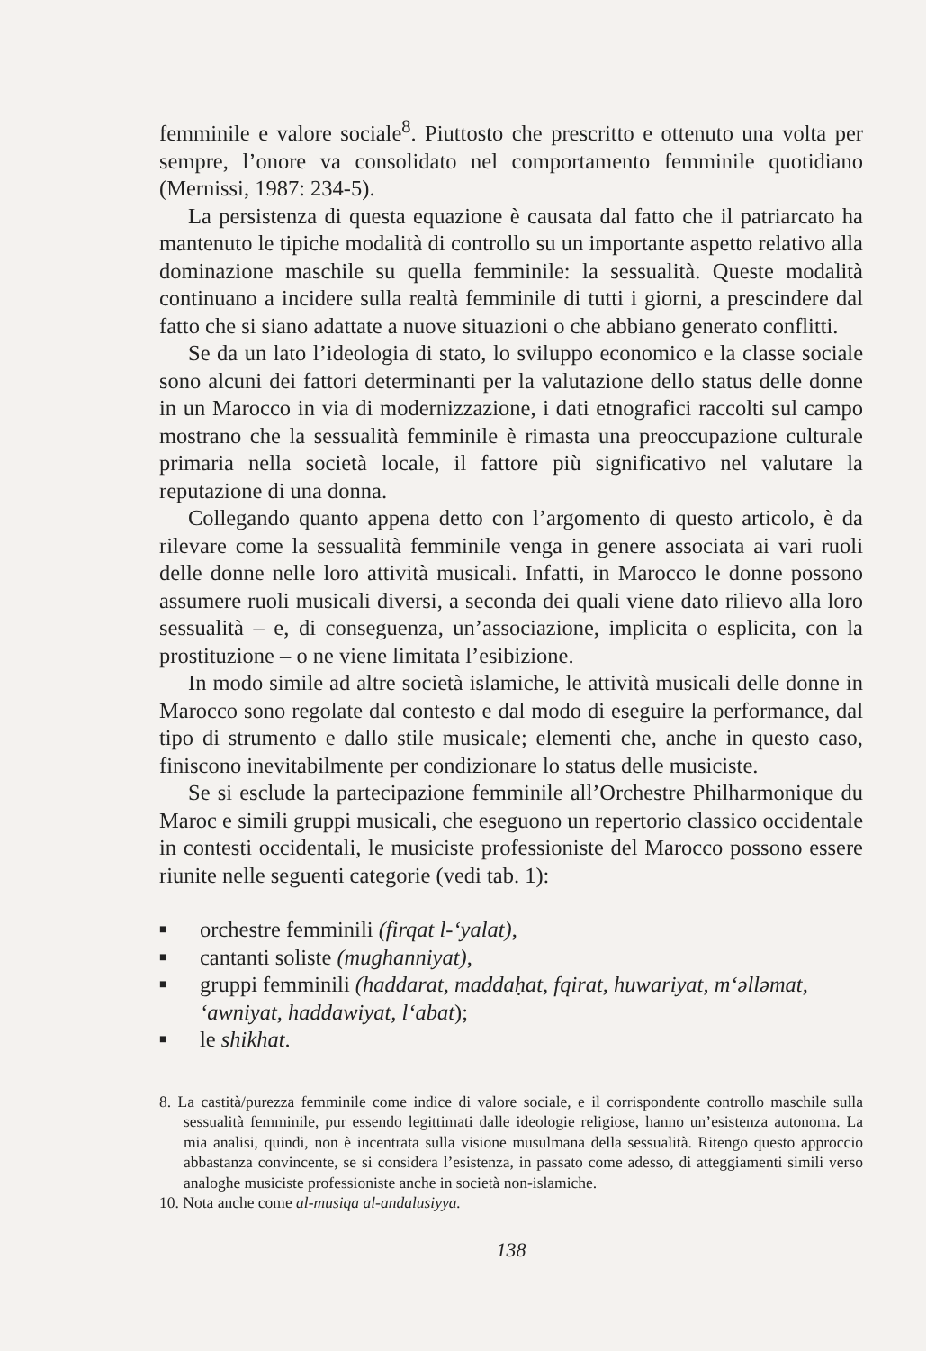femminile e valore sociale<sup>8</sup>. Piuttosto che prescritto e ottenuto una volta per sempre, l’onore va consolidato nel comportamento femminile quotidiano (Mernissi, 1987: 234-5).
La persistenza di questa equazione è causata dal fatto che il patriarcato ha mantenuto le tipiche modalità di controllo su un importante aspetto relativo alla dominazione maschile su quella femminile: la sessualità. Queste modalità continuano a incidere sulla realtà femminile di tutti i giorni, a prescindere dal fatto che si siano adattate a nuove situazioni o che abbiano generato conflitti.
Se da un lato l’ideologia di stato, lo sviluppo economico e la classe sociale sono alcuni dei fattori determinanti per la valutazione dello status delle donne in un Marocco in via di modernizzazione, i dati etnografici raccolti sul campo mostrano che la sessualità femminile è rimasta una preoccupazione culturale primaria nella società locale, il fattore più significativo nel valutare la reputazione di una donna.
Collegando quanto appena detto con l’argomento di questo articolo, è da rilevare come la sessualità femminile venga in genere associata ai vari ruoli delle donne nelle loro attività musicali. Infatti, in Marocco le donne possono assumere ruoli musicali diversi, a seconda dei quali viene dato rilievo alla loro sessualità – e, di conseguenza, un’associazione, implicita o esplicita, con la prostituzione – o ne viene limitata l’esibizione.
In modo simile ad altre società islamiche, le attività musicali delle donne in Marocco sono regolate dal contesto e dal modo di eseguire la performance, dal tipo di strumento e dallo stile musicale; elementi che, anche in questo caso, finiscono inevitabilmente per condizionare lo status delle musiciste.
Se si esclude la partecipazione femminile all’Orchestre Philharmonique du Maroc e simili gruppi musicali, che eseguono un repertorio classico occidentale in contesti occidentali, le musiciste professioniste del Marocco possono essere riunite nelle seguenti categorie (vedi tab. 1):
■ orchestre femminili (firqat l-‘yalat),
■ cantanti soliste (mughanniyat),
■ gruppi femminili (haddarat, maddaḥat, fqirat, huwariyat, m‘əlləmat, ‘awniyat, haddawiyat, l‘abat);
■ le shikhat.
8. La castità/purezza femminile come indice di valore sociale, e il corrispondente controllo maschile sulla sessualità femminile, pur essendo legittimati dalle ideologie religiose, hanno un’esistenza autonoma. La mia analisi, quindi, non è incentrata sulla visione musulmana della sessualità. Ritengo questo approccio abbastanza convincente, se si considera l’esistenza, in passato come adesso, di atteggiamenti simili verso analoghe musiciste professioniste anche in società non-islamiche.
10. Nota anche come al-musiqa al-andalusiyya.
138